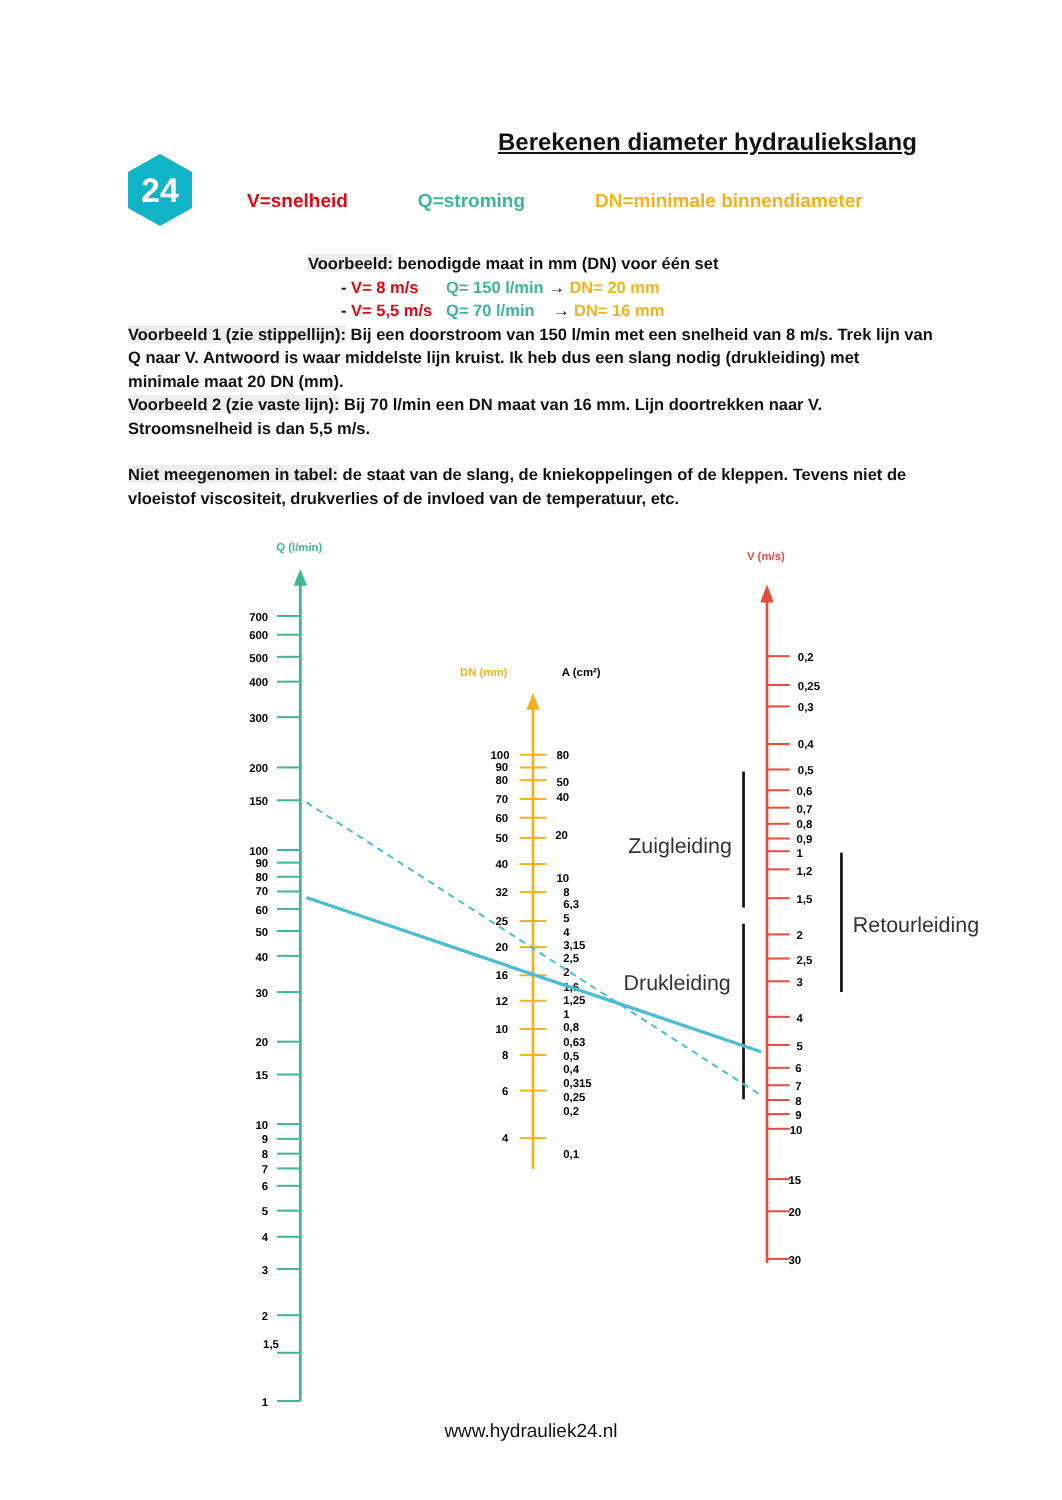Berekenen diameter hydrauliekslang
24
V=snelheid Q=stroming DN=minimale binnendiameter
Voorbeeld: benodigde maat in mm (DN) voor één set
- V= 8 m/s Q= 150 l/min → DN= 20 mm
- V= 5,5 m/s Q= 70 l/min → DN= 16 mm
Voorbeeld 1 (zie stippellijn): Bij een doorstroom van 150 l/min met een snelheid van 8 m/s. Trek lijn van Q naar V. Antwoord is waar middelste lijn kruist. Ik heb dus een slang nodig (drukleiding) met minimale maat 20 DN (mm).
Voorbeeld 2 (zie vaste lijn): Bij 70 l/min een DN maat van 16 mm. Lijn doortrekken naar V. Stroomsnelheid is dan 5,5 m/s.
Niet meegenomen in tabel: de staat van de slang, de kniekoppelingen of de kleppen. Tevens niet de vloeistof viscositeit, drukverlies of de invloed van de temperatuur, etc.
Q (l/min)
700
600
500
400
300
200
150
100
90
80
70
60
50
40
30
20
15
10
9
8
7
6
5
4
3
2
1,5
1
DN (mm)
A (cm²)
100
90
80
70
60
50
40
32
25
20
16
12
10
8
6
4
80
50
40
20
10
8
6,3
5
4
3,15
2,5
2
1,6
1,25
1
0,8
0,63
0,5
0,4
0,315
0,25
0,2
0,1
V (m/s)
0,2
0,25
0,3
0,4
0,5
0,6
0,7
0,8
0,9
1
1,2
1,5
2
2,5
3
4
5
6
7
8
9
10
15
20
30
Zuigleiding
Drukleiding
Retourleiding
www.hydrauliek24.nl